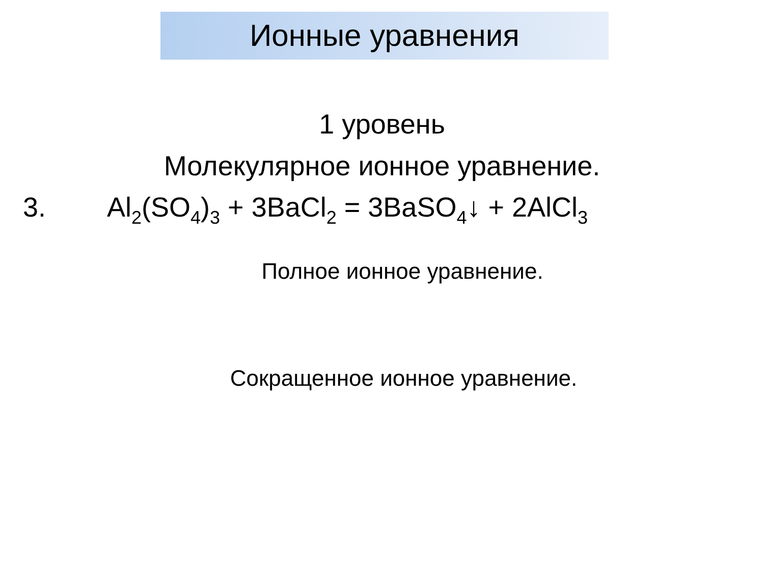Ионные уравнения
1 уровень
Молекулярное ионное уравнение.
3. Al<sub>2</sub>(SO<sub>4</sub>)<sub>3</sub> + 3BaCl<sub>2</sub> = 3BaSO<sub>4</sub>↓ + 2AlCl<sub>3</sub>
Полное ионное уравнение.
Сокращенное ионное уравнение.